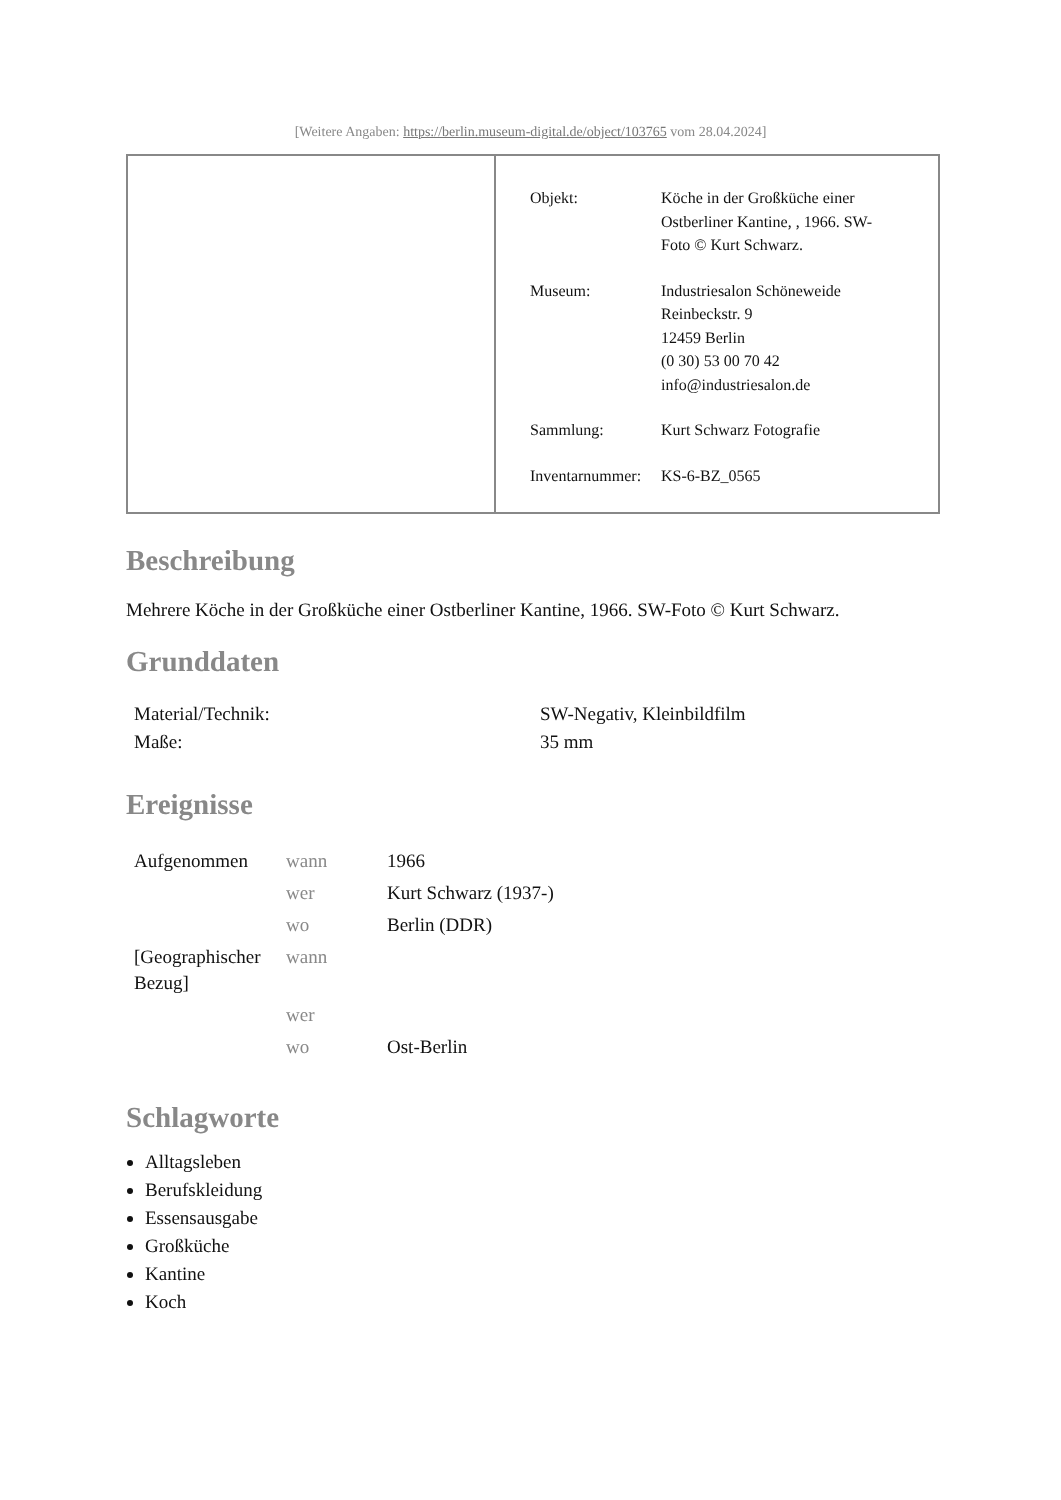[Weitere Angaben: https://berlin.museum-digital.de/object/103765 vom 28.04.2024]
| Objekt: | Köche in der Großküche einer Ostberliner Kantine, , 1966. SW- Foto © Kurt Schwarz. |
| Museum: | Industriesalon Schöneweide Reinbeckstr. 9 12459 Berlin (0 30) 53 00 70 42 info@industriesalon.de |
| Sammlung: | Kurt Schwarz Fotografie |
| Inventarnummer: | KS-6-BZ_0565 |
Beschreibung
Mehrere Köche in der Großküche einer Ostberliner Kantine, 1966. SW-Foto © Kurt Schwarz.
Grunddaten
| Material/Technik: | SW-Negativ, Kleinbildfilm |
| Maße: | 35 mm |
Ereignisse
| Aufgenommen | wann | 1966 |
| | wer | Kurt Schwarz (1937-) |
| | wo | Berlin (DDR) |
| [Geographischer Bezug] | wann | |
| | wer | |
| | wo | Ost-Berlin |
Schlagworte
Alltagsleben
Berufskleidung
Essensausgabe
Großküche
Kantine
Koch